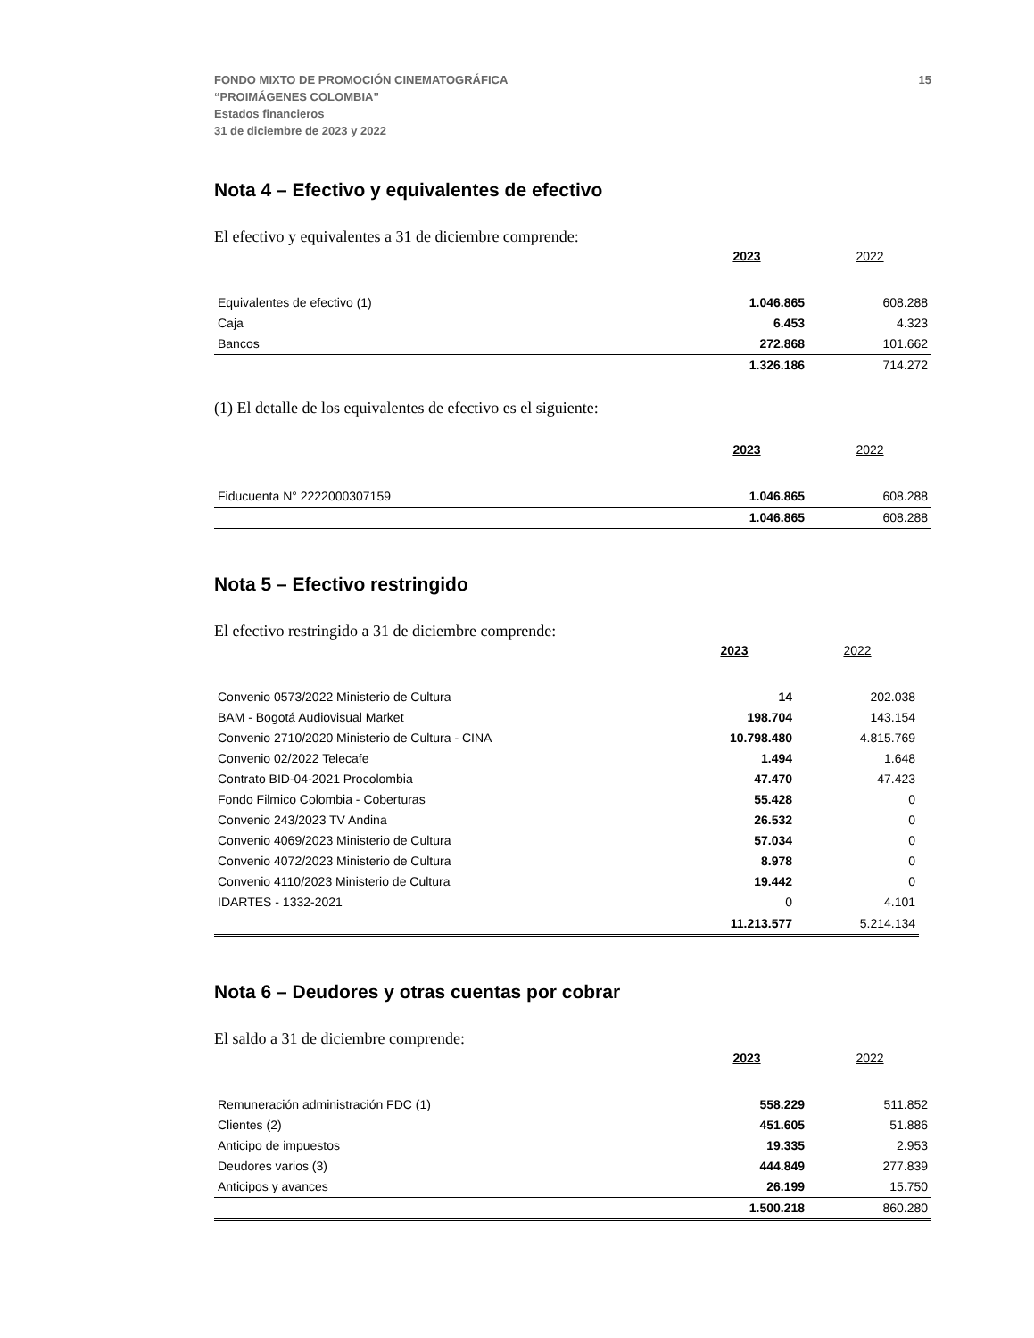FONDO MIXTO DE PROMOCIÓN CINEMATOGRÁFICA
“PROIMÁGENES COLOMBIA”
Estados financieros
31 de diciembre de 2023 y 2022
15
Nota 4 – Efectivo y equivalentes de efectivo
El efectivo y equivalentes a 31 de diciembre comprende:
| | 2023 | 2022 |
| --- | --- | --- |
| Equivalentes de efectivo (1) | 1.046.865 | 608.288 |
| Caja | 6.453 | 4.323 |
| Bancos | 272.868 | 101.662 |
| | 1.326.186 | 714.272 |
(1) El detalle de los equivalentes de efectivo es el siguiente:
| | 2023 | 2022 |
| --- | --- | --- |
| Fiducuenta N° 2222000307159 | 1.046.865 | 608.288 |
| | 1.046.865 | 608.288 |
Nota 5 – Efectivo restringido
El efectivo restringido a 31 de diciembre comprende:
| | 2023 | 2022 |
| --- | --- | --- |
| Convenio 0573/2022 Ministerio de Cultura | 14 | 202.038 |
| BAM - Bogotá Audiovisual Market | 198.704 | 143.154 |
| Convenio 2710/2020 Ministerio de Cultura - CINA | 10.798.480 | 4.815.769 |
| Convenio 02/2022 Telecafe | 1.494 | 1.648 |
| Contrato BID-04-2021 Procolombia | 47.470 | 47.423 |
| Fondo Filmico Colombia - Coberturas | 55.428 | 0 |
| Convenio 243/2023 TV Andina | 26.532 | 0 |
| Convenio 4069/2023 Ministerio de Cultura | 57.034 | 0 |
| Convenio 4072/2023 Ministerio de Cultura | 8.978 | 0 |
| Convenio 4110/2023 Ministerio de Cultura | 19.442 | 0 |
| IDARTES - 1332-2021 | 0 | 4.101 |
| | 11.213.577 | 5.214.134 |
Nota 6 – Deudores y otras cuentas por cobrar
El saldo a 31 de diciembre comprende:
| | 2023 | 2022 |
| --- | --- | --- |
| Remuneración administración FDC (1) | 558.229 | 511.852 |
| Clientes (2) | 451.605 | 51.886 |
| Anticipo de impuestos | 19.335 | 2.953 |
| Deudores varios (3) | 444.849 | 277.839 |
| Anticipos y avances | 26.199 | 15.750 |
| | 1.500.218 | 860.280 |